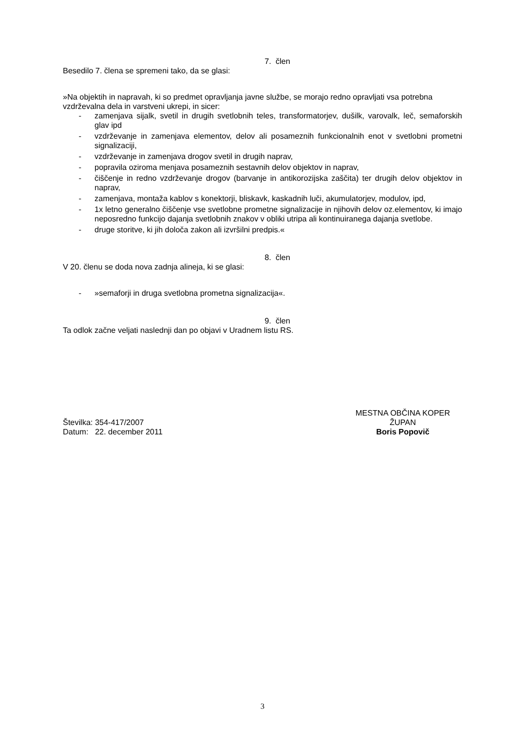7. člen
Besedilo 7. člena se spremeni tako, da se glasi:
»Na objektih in napravah, ki so predmet opravljanja javne službe, se morajo redno opravljati vsa potrebna vzdrževalna dela in varstveni ukrepi, in sicer:
- zamenjava sijalk, svetil in drugih svetlobnih teles, transformatorjev, dušilk, varovalk, leč, semaforskih glav ipd
- vzdrževanje in zamenjava elementov, delov ali posameznih funkcionalnih enot v svetlobni prometni signalizaciji,
- vzdrževanje in zamenjava drogov svetil in drugih naprav,
- popravila oziroma menjava posameznih sestavnih delov objektov in naprav,
- čiščenje in redno vzdrževanje drogov (barvanje in antikorozijska zaščita) ter drugih delov objektov in naprav,
- zamenjava, montaža kablov s konektorji, bliskavk, kaskadnih luči, akumulatorjev, modulov, ipd,
- 1x letno generalno čiščenje vse svetlobne prometne signalizacije in njihovih delov oz.elementov, ki imajo neposredno funkcijo dajanja svetlobnih znakov v obliki utripa ali kontinuiranega dajanja svetlobe.
- druge storitve, ki jih določa zakon ali izvršilni predpis.«
8. člen
V 20. členu se doda nova zadnja alineja, ki se glasi:
- »semaforji in druga svetlobna prometna signalizacija«.
9. člen
Ta odlok začne veljati naslednji dan po objavi v Uradnem listu RS.
Številka: 354-417/2007
Datum: 22. december 2011
MESTNA OBČINA KOPER
ŽUPAN
Boris Popovič
3